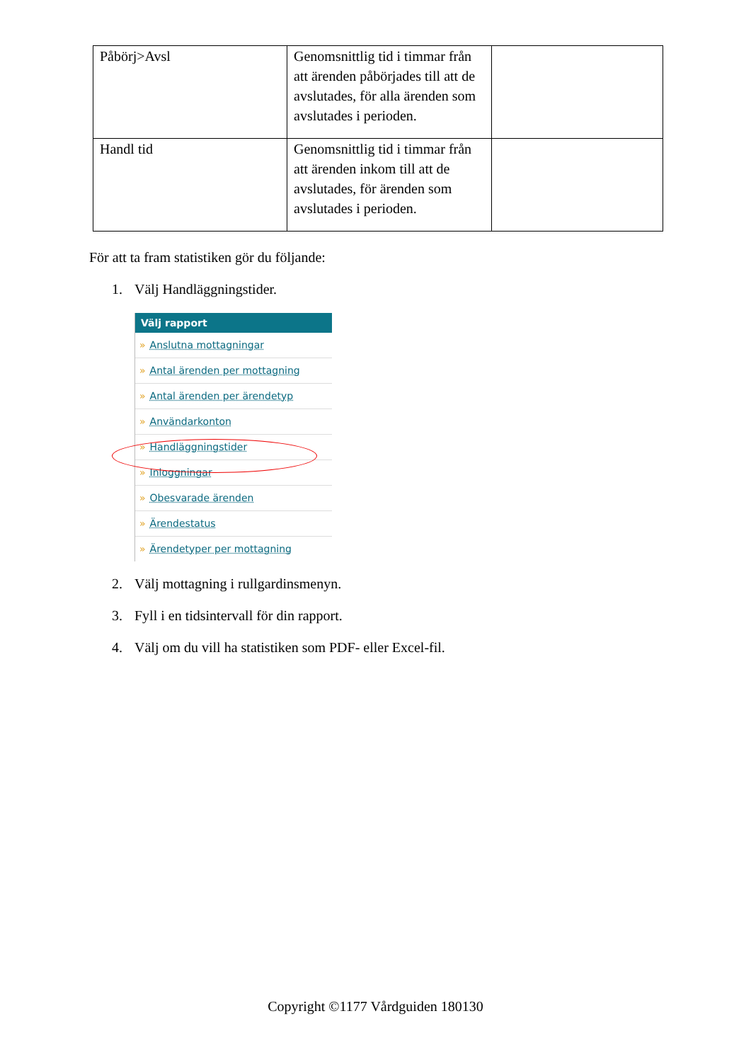| Påbörj>Avsl | Genomsnittlig tid i timmar från att ärenden påbörjades till att de avslutades, för alla ärenden som avslutades i perioden. | |
| Handl tid | Genomsnittlig tid i timmar från att ärenden inkom till att de avslutades, för ärenden som avslutades i perioden. | |
För att ta fram statistiken gör du följande:
1. Välj Handläggningstider.
Välj rapport
» Anslutna mottagningar
» Antal ärenden per mottagning
» Antal ärenden per ärendetyp
» Användarkonton
» Handläggningstider
» Inloggningar
» Obesvarade ärenden
» Ärendestatus
» Ärendetyper per mottagning
2. Välj mottagning i rullgardinsmenyn.
3. Fyll i en tidsintervall för din rapport.
4. Välj om du vill ha statistiken som PDF- eller Excel-fil.
Copyright ©1177 Vårdguiden 180130